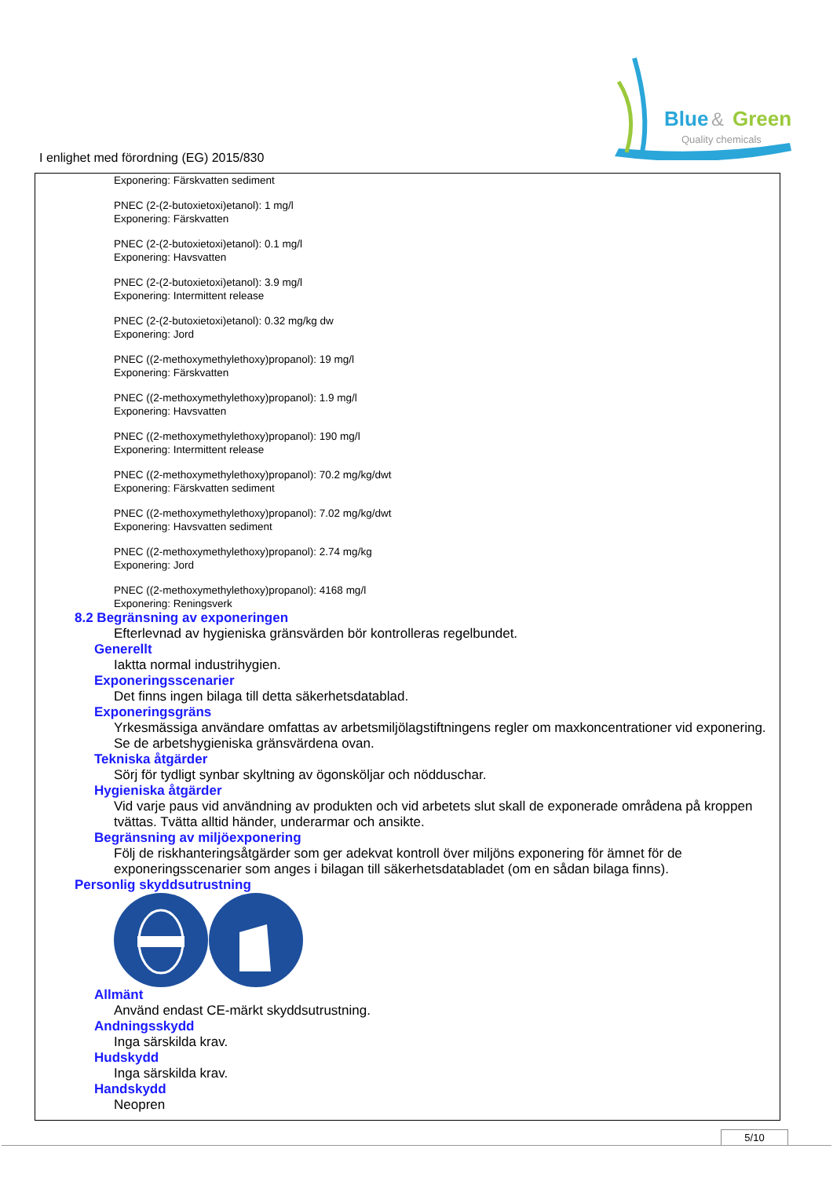Blue
&
Green
Quality chemicals
I enlighet med förordning (EG) 2015/830
Exponering: Färskvatten sediment
PNEC (2-(2-butoxietoxi)etanol): 1 mg/l
Exponering: Färskvatten
PNEC (2-(2-butoxietoxi)etanol): 0.1 mg/l
Exponering: Havsvatten
PNEC (2-(2-butoxietoxi)etanol): 3.9 mg/l
Exponering: Intermittent release
PNEC (2-(2-butoxietoxi)etanol): 0.32 mg/kg dw
Exponering: Jord
PNEC ((2-methoxymethylethoxy)propanol): 19 mg/l
Exponering: Färskvatten
PNEC ((2-methoxymethylethoxy)propanol): 1.9 mg/l
Exponering: Havsvatten
PNEC ((2-methoxymethylethoxy)propanol): 190 mg/l
Exponering: Intermittent release
PNEC ((2-methoxymethylethoxy)propanol): 70.2 mg/kg/dwt
Exponering: Färskvatten sediment
PNEC ((2-methoxymethylethoxy)propanol): 7.02 mg/kg/dwt
Exponering: Havsvatten sediment
PNEC ((2-methoxymethylethoxy)propanol): 2.74 mg/kg
Exponering: Jord
PNEC ((2-methoxymethylethoxy)propanol): 4168 mg/l
Exponering: Reningsverk
8.2 Begränsning av exponeringen
Efterlevnad av hygieniska gränsvärden bör kontrolleras regelbundet.
Generellt
Iaktta normal industrihygien.
Exponeringsscenarier
Det finns ingen bilaga till detta säkerhetsdatablad.
Exponeringsgräns
Yrkesmässiga användare omfattas av arbetsmiljölagstiftningens regler om maxkoncentrationer vid exponering. Se de arbetshygieniska gränsvärdena ovan.
Tekniska åtgärder
Sörj för tydligt synbar skyltning av ögonsköljar och nödduschar.
Hygieniska åtgärder
Vid varje paus vid användning av produkten och vid arbetets slut skall de exponerade områdena på kroppen tvättas. Tvätta alltid händer, underarmar och ansikte.
Begränsning av miljöexponering
Följ de riskhanteringsåtgärder som ger adekvat kontroll över miljöns exponering för ämnet för de exponeringsscenarier som anges i bilagan till säkerhetsdatabladet (om en sådan bilaga finns).
Personlig skyddsutrustning
Allmänt
Använd endast CE-märkt skyddsutrustning.
Andningsskydd
Inga särskilda krav.
Hudskydd
Inga särskilda krav.
Handskydd
Neopren
5/10